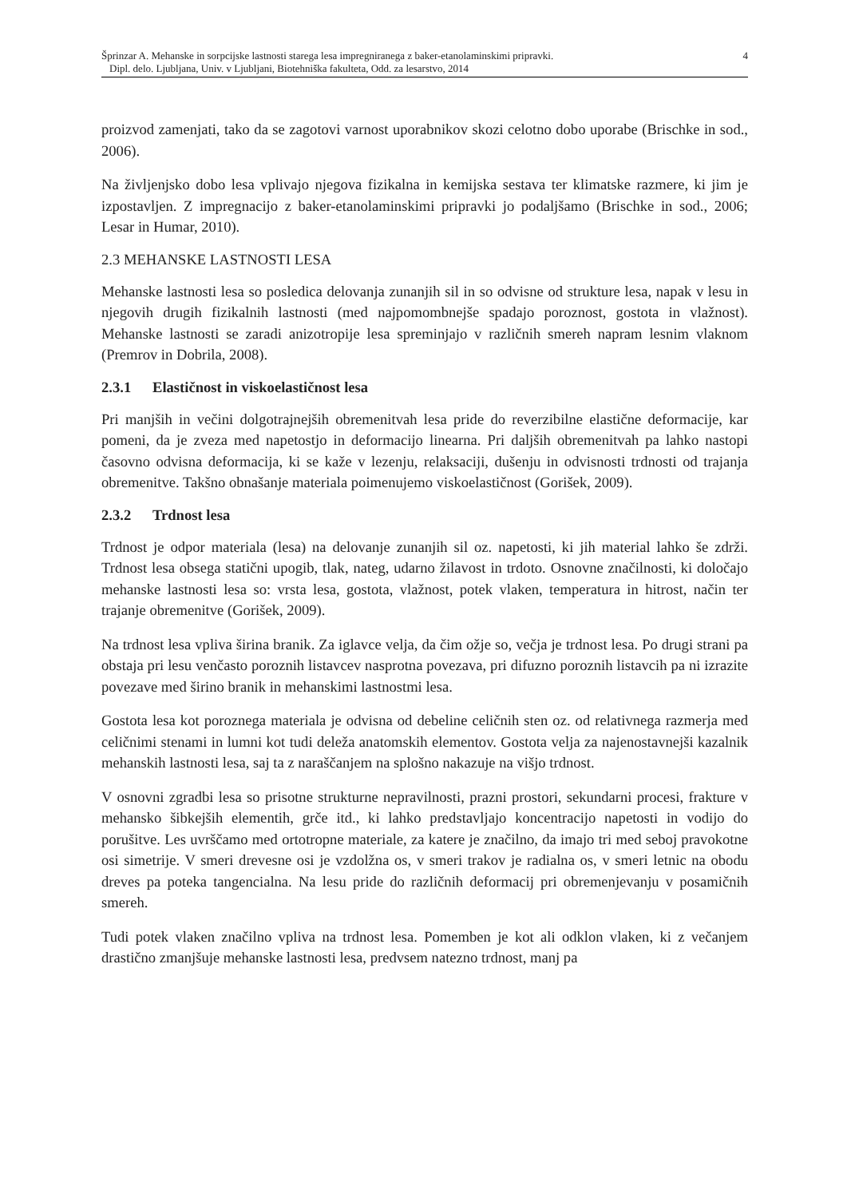Šprinzar A. Mehanske in sorpcijske lastnosti starega lesa impregniranega z baker-etanolaminskimi pripravki.
Dipl. delo. Ljubljana, Univ. v Ljubljani, Biotehniška fakulteta, Odd. za lesarstvo, 2014
4
proizvod zamenjati, tako da se zagotovi varnost uporabnikov skozi celotno dobo uporabe (Brischke in sod., 2006).
Na življenjsko dobo lesa vplivajo njegova fizikalna in kemijska sestava ter klimatske razmere, ki jim je izpostavljen. Z impregnacijo z baker-etanolaminskimi pripravki jo podaljšamo (Brischke in sod., 2006; Lesar in Humar, 2010).
2.3 MEHANSKE LASTNOSTI LESA
Mehanske lastnosti lesa so posledica delovanja zunanjih sil in so odvisne od strukture lesa, napak v lesu in njegovih drugih fizikalnih lastnosti (med najpomombnejše spadajo poroznost, gostota in vlažnost). Mehanske lastnosti se zaradi anizotropije lesa spreminjajo v različnih smereh napram lesnim vlaknom (Premrov in Dobrila, 2008).
2.3.1 Elastičnost in viskoelastičnost lesa
Pri manjših in večini dolgotrajnejših obremenitvah lesa pride do reverzibilne elastične deformacije, kar pomeni, da je zveza med napetostjo in deformacijo linearna. Pri daljših obremenitvah pa lahko nastopi časovno odvisna deformacija, ki se kaže v lezenju, relaksaciji, dušenju in odvisnosti trdnosti od trajanja obremenitve. Takšno obnašanje materiala poimenujemo viskoelastičnost (Gorišek, 2009).
2.3.2 Trdnost lesa
Trdnost je odpor materiala (lesa) na delovanje zunanjih sil oz. napetosti, ki jih material lahko še zdrži. Trdnost lesa obsega statični upogib, tlak, nateg, udarno žilavost in trdoto. Osnovne značilnosti, ki določajo mehanske lastnosti lesa so: vrsta lesa, gostota, vlažnost, potek vlaken, temperatura in hitrost, način ter trajanje obremenitve (Gorišek, 2009).
Na trdnost lesa vpliva širina branik. Za iglavce velja, da čim ožje so, večja je trdnost lesa. Po drugi strani pa obstaja pri lesu venčasto poroznih listavcev nasprotna povezava, pri difuzno poroznih listavcih pa ni izrazite povezave med širino branik in mehanskimi lastnostmi lesa.
Gostota lesa kot poroznega materiala je odvisna od debeline celičnih sten oz. od relativnega razmerja med celičnimi stenami in lumni kot tudi deleža anatomskih elementov. Gostota velja za najenostavnejši kazalnik mehanskih lastnosti lesa, saj ta z naraščanjem na splošno nakazuje na višjo trdnost.
V osnovni zgradbi lesa so prisotne strukturne nepravilnosti, prazni prostori, sekundarni procesi, frakture v mehansko šibkejših elementih, grče itd., ki lahko predstavljajo koncentracijo napetosti in vodijo do porušitve. Les uvrščamo med ortotropne materiale, za katere je značilno, da imajo tri med seboj pravokotne osi simetrije. V smeri drevesne osi je vzdolžna os, v smeri trakov je radialna os, v smeri letnic na obodu dreves pa poteka tangencialna. Na lesu pride do različnih deformacij pri obremenjevanju v posamičnih smereh.
Tudi potek vlaken značilno vpliva na trdnost lesa. Pomemben je kot ali odklon vlaken, ki z večanjem drastično zmanjšuje mehanske lastnosti lesa, predvsem natezno trdnost, manj pa